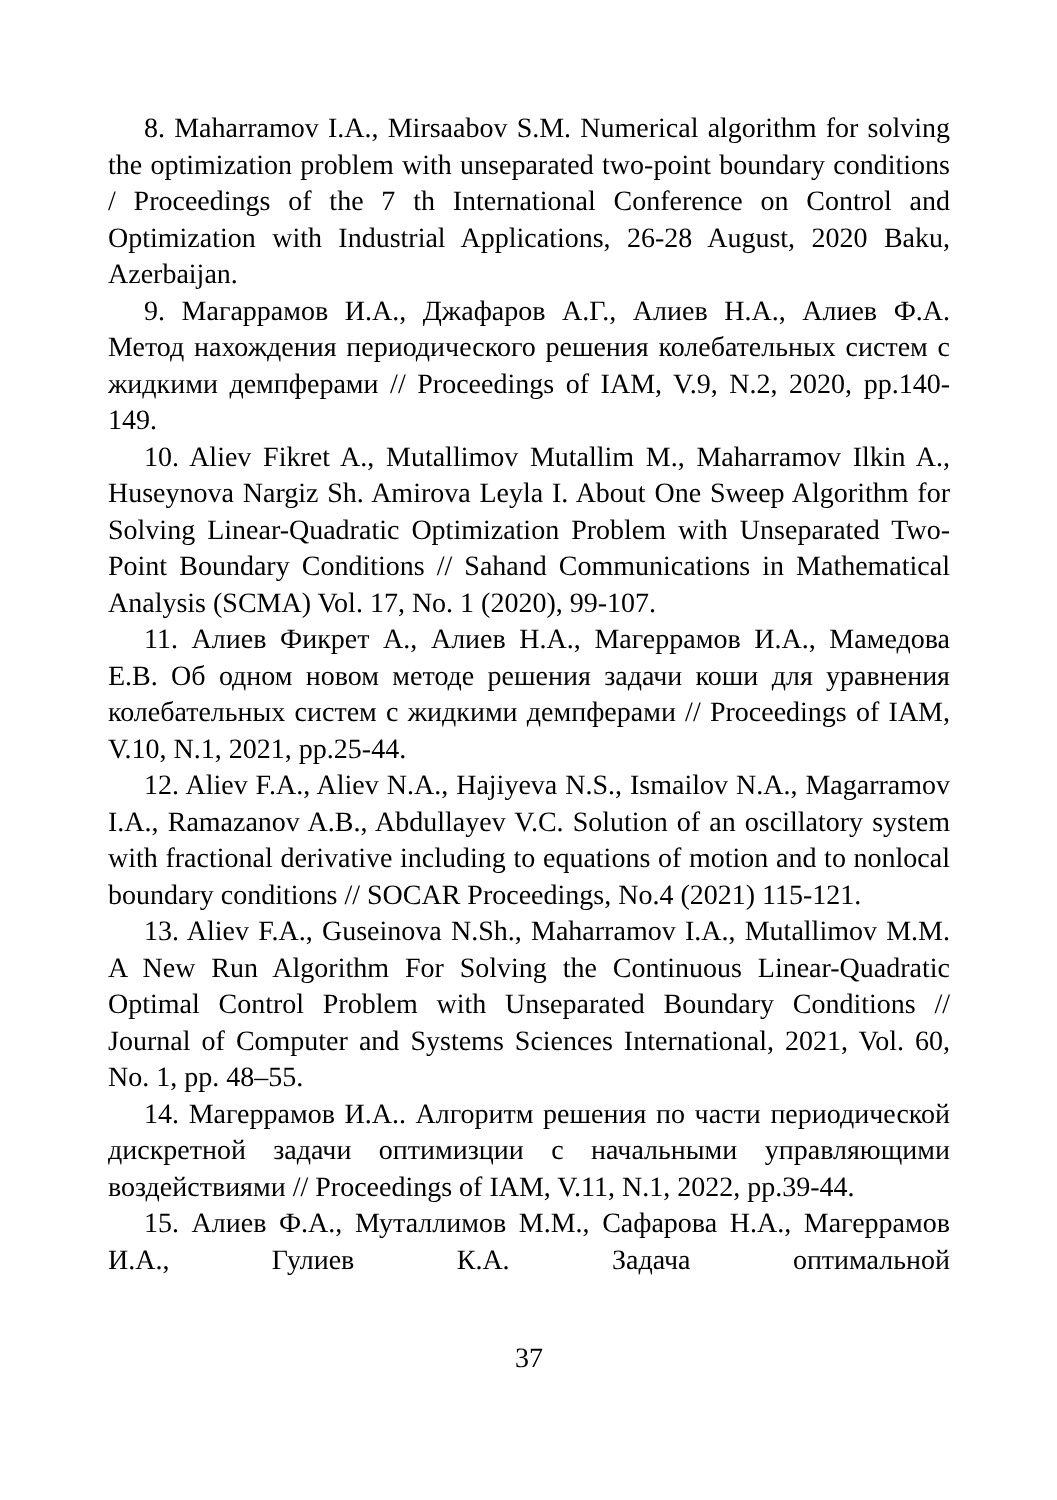8. Maharramov I.A., Mirsaabov S.M. Numerical algorithm for solving the optimization problem with unseparated two-point boundary conditions / Proceedings of the 7 th International Conference on Control and Optimization with Industrial Applications, 26-28 August, 2020 Baku, Azerbaijan.
9. Магаррамов И.А., Джафаров А.Г., Алиев Н.А., Алиев Ф.А. Метод нахождения периодического решения колебательных систем с жидкими демпферами // Proceedings of IAM, V.9, N.2, 2020, pp.140-149.
10. Aliev Fikret A., Mutallimov Mutallim M., Maharramov Ilkin A., Huseynova Nargiz Sh. Amirova Leyla I. About One Sweep Algorithm for Solving Linear-Quadratic Optimization Problem with Unseparated Two-Point Boundary Conditions // Sahand Communications in Mathematical Analysis (SCMA) Vol. 17, No. 1 (2020), 99-107.
11. Алиев Фикрет А., Алиев Н.А., Магеррамов И.А., Мамедова Е.В. Об одном новом методе решения задачи коши для уравнения колебательных систем с жидкими демпферами // Proceedings of IAM, V.10, N.1, 2021, pp.25-44.
12. Aliev F.A., Aliev N.A., Hajiyeva N.S., Ismailov N.A., Magarramov I.A., Ramazanov A.B., Abdullayev V.C. Solution of an oscillatory system with fractional derivative including to equations of motion and to nonlocal boundary conditions // SOCAR Proceedings, No.4 (2021) 115-121.
13. Aliev F.A., Guseinova N.Sh., Maharramov I.A., Mutallimov M.M. A New Run Algorithm For Solving the Continuous Linear-Quadratic Optimal Control Problem with Unseparated Boundary Conditions // Journal of Computer and Systems Sciences International, 2021, Vol. 60, No. 1, pp. 48–55.
14. Магеррамов И.А.. Алгоритм решения по части периодической дискретной задачи оптимизции с начальными управляющими воздействиями // Proceedings of IAM, V.11, N.1, 2022, pp.39-44.
15. Алиев Ф.А., Муталлимов М.М., Сафарова Н.А., Магеррамов И.А., Гулиев К.А. Задача оптимальной
37